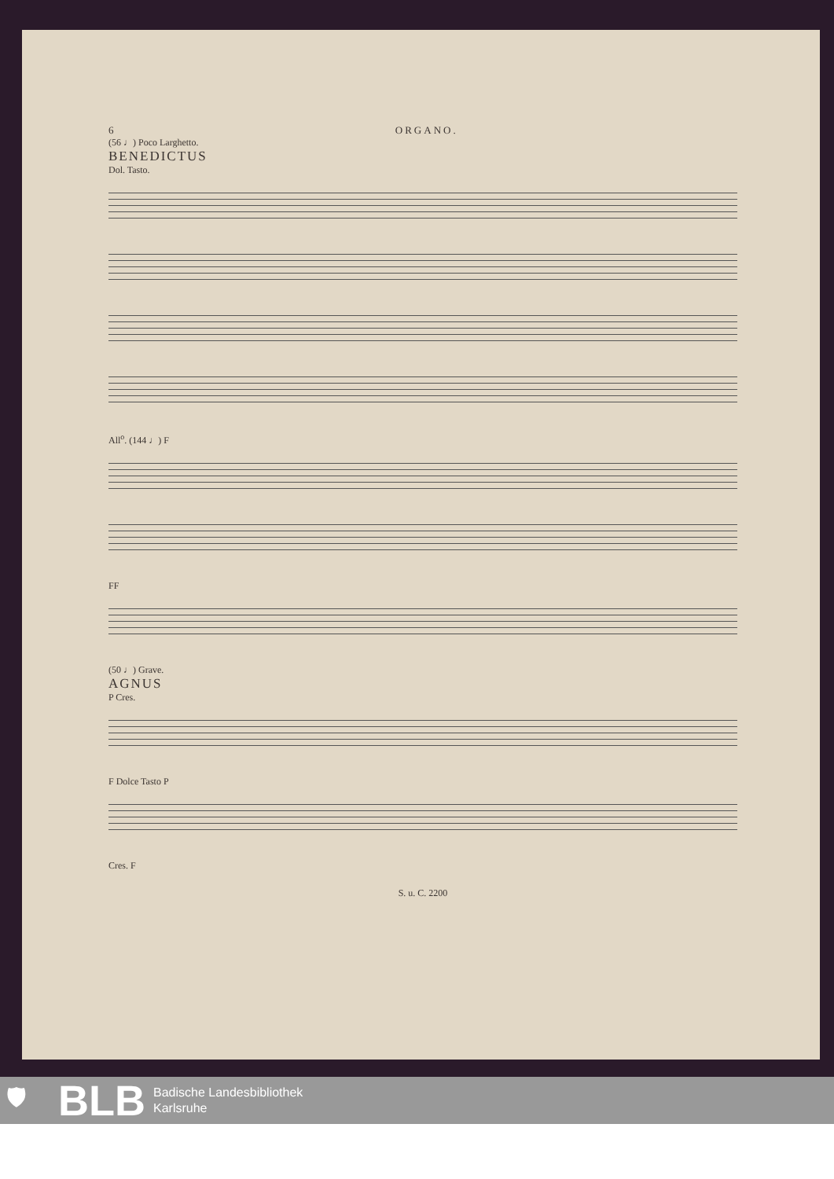6 ORGANO.
(56 ♩) Poco Larghetto.
BENEDICTUS
Dol. Tasto.
All<sup>o</sup>. (144 ♩) F
FF
(50 ♩) Grave.
AGNUS
P Cres.
F Dolce Tasto P
Cres. F
S. u. C. 2200
🛡 BLB Badische Landesbibliothek
Karlsruhe